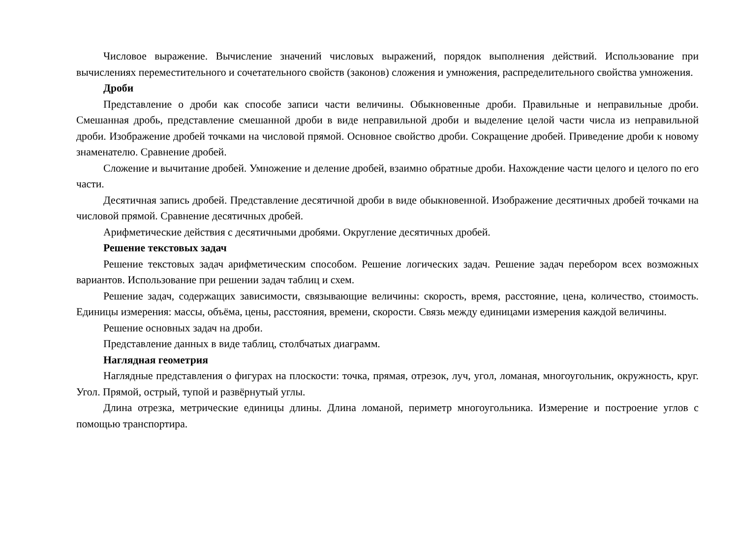Числовое выражение. Вычисление значений числовых выражений, порядок выполнения действий. Использование при вычислениях переместительного и сочетательного свойств (законов) сложения и умножения, распределительного свойства умножения.
Дроби
Представление о дроби как способе записи части величины. Обыкновенные дроби. Правильные и неправильные дроби. Смешанная дробь, представление смешанной дроби в виде неправильной дроби и выделение целой части числа из неправильной дроби. Изображение дробей точками на числовой прямой. Основное свойство дроби. Сокращение дробей. Приведение дроби к новому знаменателю. Сравнение дробей.
Сложение и вычитание дробей. Умножение и деление дробей, взаимно обратные дроби. Нахождение части целого и целого по его части.
Десятичная запись дробей. Представление десятичной дроби в виде обыкновенной. Изображение десятичных дробей точками на числовой прямой. Сравнение десятичных дробей.
Арифметические действия с десятичными дробями. Округление десятичных дробей.
Решение текстовых задач
Решение текстовых задач арифметическим способом. Решение логических задач. Решение задач перебором всех возможных вариантов. Использование при решении задач таблиц и схем.
Решение задач, содержащих зависимости, связывающие величины: скорость, время, расстояние, цена, количество, стоимость. Единицы измерения: массы, объёма, цены, расстояния, времени, скорости. Связь между единицами измерения каждой величины.
Решение основных задач на дроби.
Представление данных в виде таблиц, столбчатых диаграмм.
Наглядная геометрия
Наглядные представления о фигурах на плоскости: точка, прямая, отрезок, луч, угол, ломаная, многоугольник, окружность, круг. Угол. Прямой, острый, тупой и развёрнутый углы.
Длина отрезка, метрические единицы длины. Длина ломаной, периметр многоугольника. Измерение и построение углов с помощью транспортира.